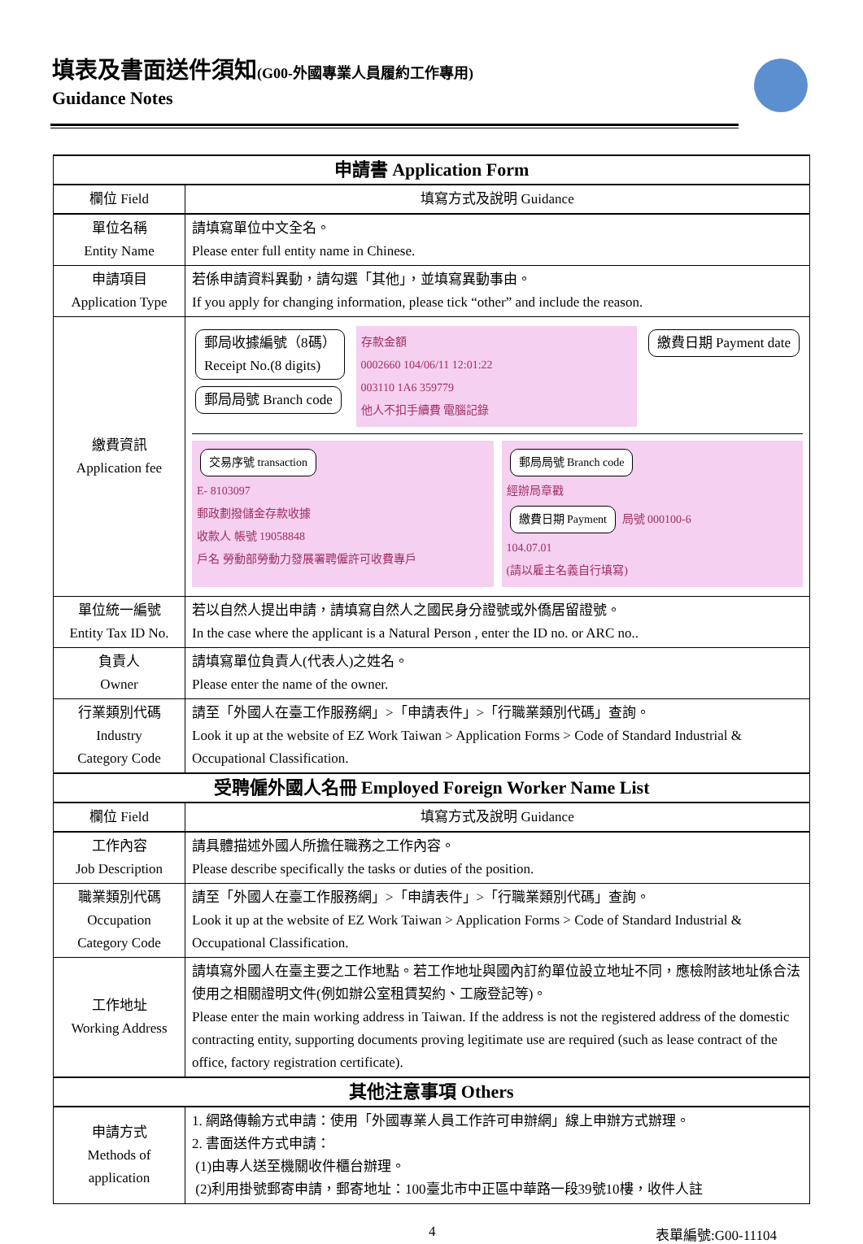填表及書面送件須知(G00-外國專業人員履約工作專用)
Guidance Notes
| 申請書 Application Form | |
| --- | --- |
| 欄位 Field | 填寫方式及說明 Guidance |
| 單位名稱 Entity Name | 請填寫單位中文全名。 Please enter full entity name in Chinese. |
| 申請項目 Application Type | 若係申請資料異動，請勾選「其他」，並填寫異動事由。 If you apply for changing information, please tick “other” and include the reason. |
| 繳費資訊 Application fee | 郵局收據編號（8碼） Receipt No.(8 digits) 郵局局號 Branch code 存款金額 0002660 104/06/11 12:01:22 003110 1A6 359779 他人不扣手續費 電腦記錄 繳費日期 Payment date 交易序號 transaction E- 8103097 郵政劃撥儲金存款收據 收款人 帳號 19058848 戶名 勞動部勞動力發展署聘僱許可收費專戶 郵局局號 Branch code 經辦局章戳 繳費日期 Payment 局號 000100-6 104.07.01 (請以雇主名義自行填寫) |
| 單位統一編號 Entity Tax ID No. | 若以自然人提出申請，請填寫自然人之國民身分證號或外僑居留證號。 In the case where the applicant is a Natural Person , enter the ID no. or ARC no.. |
| 負責人 Owner | 請填寫單位負責人(代表人)之姓名。 Please enter the name of the owner. |
| 行業類別代碼 Industry Category Code | 請至「外國人在臺工作服務網」>「申請表件」>「行職業類別代碼」查詢。 Look it up at the website of EZ Work Taiwan > Application Forms > Code of Standard Industrial & Occupational Classification. |
| 受聘僱外國人名冊 Employed Foreign Worker Name List | |
| 欄位 Field | 填寫方式及說明 Guidance |
| 工作內容 Job Description | 請具體描述外國人所擔任職務之工作內容。 Please describe specifically the tasks or duties of the position. |
| 職業類別代碼 Occupation Category Code | 請至「外國人在臺工作服務網」>「申請表件」>「行職業類別代碼」查詢。 Look it up at the website of EZ Work Taiwan > Application Forms > Code of Standard Industrial & Occupational Classification. |
| 工作地址 Working Address | 請填寫外國人在臺主要之工作地點。若工作地址與國內訂約單位設立地址不同，應檢附該地址係合法使用之相關證明文件(例如辦公室租賃契約、工廠登記等)。 Please enter the main working address in Taiwan. If the address is not the registered address of the domestic contracting entity, supporting documents proving legitimate use are required (such as lease contract of the office, factory registration certificate). |
| 其他注意事項 Others | |
| 申請方式 Methods of application | 1. 網路傳輸方式申請：使用「外國專業人員工作許可申辦網」線上申辦方式辦理。 2. 書面送件方式申請： (1)由專人送至機關收件櫃台辦理。 (2)利用掛號郵寄申請，郵寄地址：100臺北市中正區中華路一段39號10樓，收件人註 |
4 表單編號:G00-11104